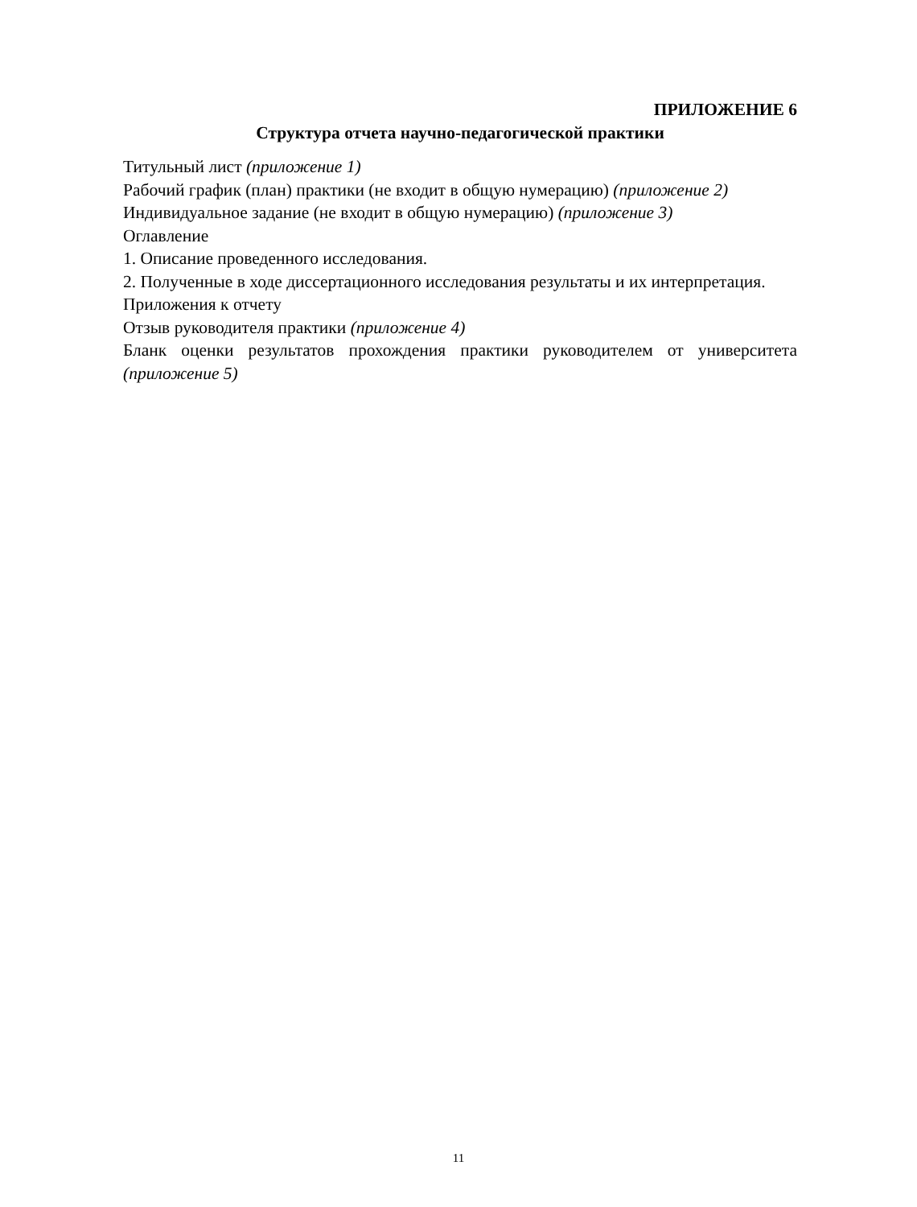ПРИЛОЖЕНИЕ 6
Структура отчета научно-педагогической практики
Титульный лист (приложение 1)
Рабочий график (план) практики (не входит в общую нумерацию) (приложение 2)
Индивидуальное задание (не входит в общую нумерацию) (приложение 3)
Оглавление
1. Описание проведенного исследования.
2. Полученные в ходе диссертационного исследования результаты и их интерпретация.
Приложения к отчету
Отзыв руководителя практики (приложение 4)
Бланк оценки результатов прохождения практики руководителем от университета (приложение 5)
11